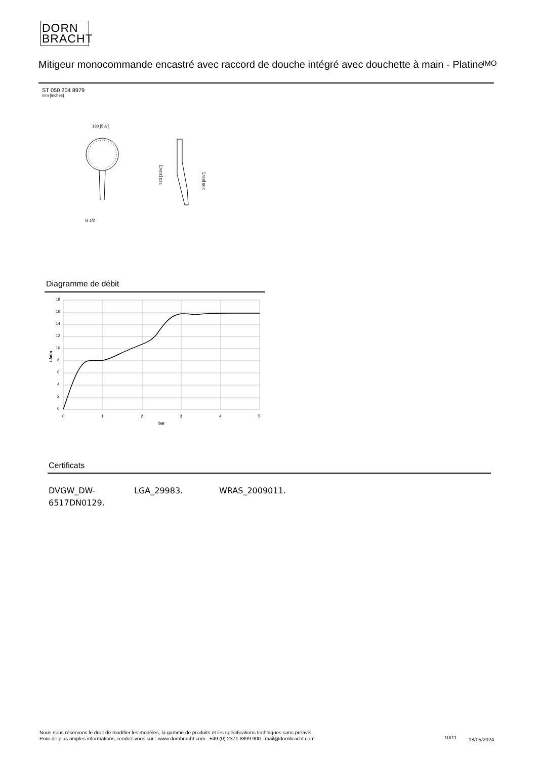DORN
BRACHT
Mitigeur monocommande encastré avec raccord de douche intégré avec douchette à main - Platine
IMO
ST 050 204 8979
mm [inches]
130 [5⅛"]
G 1/2
270 [10⅝"]
206 [8⅛"]
Diagramme de débit
18
16
14
12
10
8
6
4
2
0
0
1
2
3
4
5
bar
L/min
Certificats
DVGW_DW-
6517DN0129.
LGA_29983. WRAS_2009011.
Nous nous réservons le droit de modifier les modèles, la gamme de produits et les spécifications techniques sans préavis.
Pour de plus amples informations, rendez-vous sur : www.dornbracht.com +49 (0) 2371 8899 900 mail@dornbracht.com
10/11 18/05/2024